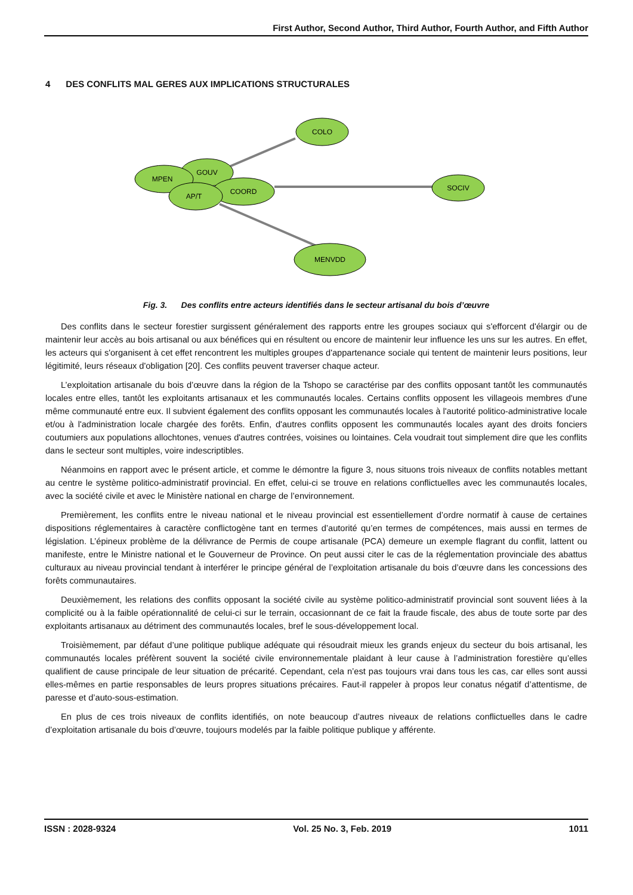First Author, Second Author, Third Author, Fourth Author, and Fifth Author
4 DES CONFLITS MAL GERES AUX IMPLICATIONS STRUCTURALES
COLO
GOUV
MPEN
COORD
AP/T
SOCIV
MENVDD
Fig. 3. Des conflits entre acteurs identifiés dans le secteur artisanal du bois d’œuvre
Des conflits dans le secteur forestier surgissent généralement des rapports entre les groupes sociaux qui s'efforcent d'élargir ou de maintenir leur accès au bois artisanal ou aux bénéfices qui en résultent ou encore de maintenir leur influence les uns sur les autres. En effet, les acteurs qui s'organisent à cet effet rencontrent les multiples groupes d'appartenance sociale qui tentent de maintenir leurs positions, leur légitimité, leurs réseaux d'obligation [20]. Ces conflits peuvent traverser chaque acteur.
L’exploitation artisanale du bois d’œuvre dans la région de la Tshopo se caractérise par des conflits opposant tantôt les communautés locales entre elles, tantôt les exploitants artisanaux et les communautés locales. Certains conflits opposent les villageois membres d'une même communauté entre eux. Il subvient également des conflits opposant les communautés locales à l'autorité politico-administrative locale et/ou à l'administration locale chargée des forêts. Enfin, d'autres conflits opposent les communautés locales ayant des droits fonciers coutumiers aux populations allochtones, venues d'autres contrées, voisines ou lointaines. Cela voudrait tout simplement dire que les conflits dans le secteur sont multiples, voire indescriptibles.
Néanmoins en rapport avec le présent article, et comme le démontre la figure 3, nous situons trois niveaux de conflits notables mettant au centre le système politico-administratif provincial. En effet, celui-ci se trouve en relations conflictuelles avec les communautés locales, avec la société civile et avec le Ministère national en charge de l’environnement.
Premièrement, les conflits entre le niveau national et le niveau provincial est essentiellement d’ordre normatif à cause de certaines dispositions réglementaires à caractère conflictogène tant en termes d’autorité qu’en termes de compétences, mais aussi en termes de législation. L’épineux problème de la délivrance de Permis de coupe artisanale (PCA) demeure un exemple flagrant du conflit, lattent ou manifeste, entre le Ministre national et le Gouverneur de Province. On peut aussi citer le cas de la réglementation provinciale des abattus culturaux au niveau provincial tendant à interférer le principe général de l’exploitation artisanale du bois d’œuvre dans les concessions des forêts communautaires.
Deuxièmement, les relations des conflits opposant la société civile au système politico-administratif provincial sont souvent liées à la complicité ou à la faible opérationnalité de celui-ci sur le terrain, occasionnant de ce fait la fraude fiscale, des abus de toute sorte par des exploitants artisanaux au détriment des communautés locales, bref le sous-développement local.
Troisièmement, par défaut d’une politique publique adéquate qui résoudrait mieux les grands enjeux du secteur du bois artisanal, les communautés locales préfèrent souvent la société civile environnementale plaidant à leur cause à l’administration forestière qu’elles qualifient de cause principale de leur situation de précarité. Cependant, cela n’est pas toujours vrai dans tous les cas, car elles sont aussi elles-mêmes en partie responsables de leurs propres situations précaires. Faut-il rappeler à propos leur conatus négatif d’attentisme, de paresse et d’auto-sous-estimation.
En plus de ces trois niveaux de conflits identifiés, on note beaucoup d’autres niveaux de relations conflictuelles dans le cadre d’exploitation artisanale du bois d’œuvre, toujours modelés par la faible politique publique y afférente.
ISSN : 2028-9324 Vol. 25 No. 3, Feb. 2019 1011